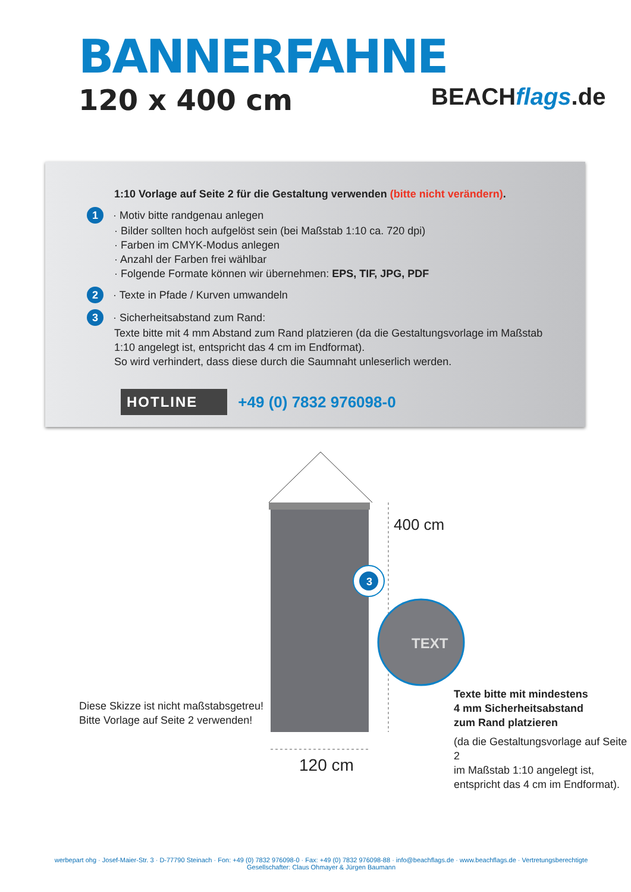BANNERFAHNE
120 x 400 cm BEACHflags.de
1:10 Vorlage auf Seite 2 für die Gestaltung verwenden (bitte nicht verändern).
1 · Motiv bitte randgenau anlegen
· Bilder sollten hoch aufgelöst sein (bei Maßstab 1:10 ca. 720 dpi)
· Farben im CMYK-Modus anlegen
· Anzahl der Farben frei wählbar
· Folgende Formate können wir übernehmen: EPS, TIF, JPG, PDF
2 · Texte in Pfade / Kurven umwandeln
3 · Sicherheitsabstand zum Rand:
Texte bitte mit 4 mm Abstand zum Rand platzieren (da die Gestaltungsvorlage im Maßstab 1:10 angelegt ist, entspricht das 4 cm im Endformat).
So wird verhindert, dass diese durch die Saumnaht unleserlich werden.
HOTLINE +49 (0) 7832 976098-0
400 cm
3
TEXT
Diese Skizze ist nicht maßstabsgetreu!
Bitte Vorlage auf Seite 2 verwenden!
120 cm
Texte bitte mit mindestens
4 mm Sicherheitsabstand
zum Rand platzieren
(da die Gestaltungsvorlage auf Seite 2
im Maßstab 1:10 angelegt ist,
entspricht das 4 cm im Endformat).
werbepart ohg · Josef-Maier-Str. 3 · D-77790 Steinach · Fon: +49 (0) 7832 976098-0 · Fax: +49 (0) 7832 976098-88 · info@beachflags.de · www.beachflags.de · Vertretungsberechtigte Gesellschafter: Claus Ohmayer & Jürgen Baumann